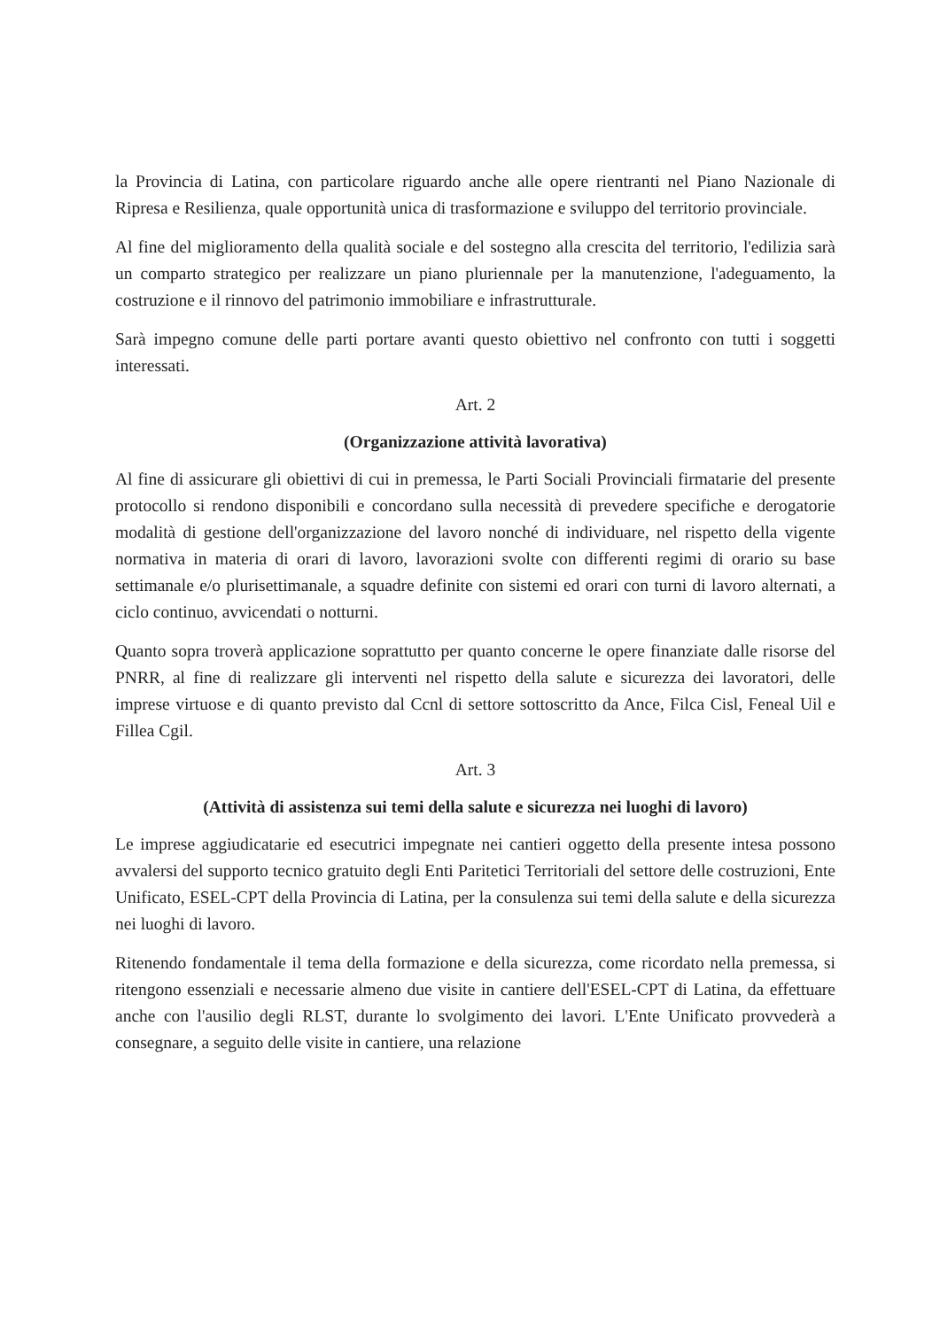la Provincia di Latina, con particolare riguardo anche alle opere rientranti nel Piano Nazionale di Ripresa e Resilienza, quale opportunità unica di trasformazione e sviluppo del territorio provinciale.
Al fine del miglioramento della qualità sociale e del sostegno alla crescita del territorio, l'edilizia sarà un comparto strategico per realizzare un piano pluriennale per la manutenzione, l'adeguamento, la costruzione e il rinnovo del patrimonio immobiliare e infrastrutturale.
Sarà impegno comune delle parti portare avanti questo obiettivo nel confronto con tutti i soggetti interessati.
Art. 2
(Organizzazione attività lavorativa)
Al fine di assicurare gli obiettivi di cui in premessa, le Parti Sociali Provinciali firmatarie del presente protocollo si rendono disponibili e concordano sulla necessità di prevedere specifiche e derogatorie modalità di gestione dell'organizzazione del lavoro nonché di individuare, nel rispetto della vigente normativa in materia di orari di lavoro, lavorazioni svolte con differenti regimi di orario su base settimanale e/o plurisettimanale, a squadre definite con sistemi ed orari con turni di lavoro alternati, a ciclo continuo, avvicendati o notturni.
Quanto sopra troverà applicazione soprattutto per quanto concerne le opere finanziate dalle risorse del PNRR, al fine di realizzare gli interventi nel rispetto della salute e sicurezza dei lavoratori, delle imprese virtuose e di quanto previsto dal Ccnl di settore sottoscritto da Ance, Filca Cisl, Feneal Uil e Fillea Cgil.
Art. 3
(Attività di assistenza sui temi della salute e sicurezza nei luoghi di lavoro)
Le imprese aggiudicatarie ed esecutrici impegnate nei cantieri oggetto della presente intesa possono avvalersi del supporto tecnico gratuito degli Enti Paritetici Territoriali del settore delle costruzioni, Ente Unificato, ESEL-CPT della Provincia di Latina, per la consulenza sui temi della salute e della sicurezza nei luoghi di lavoro.
Ritenendo fondamentale il tema della formazione e della sicurezza, come ricordato nella premessa, si ritengono essenziali e necessarie almeno due visite in cantiere dell'ESEL-CPT di Latina, da effettuare anche con l'ausilio degli RLST, durante lo svolgimento dei lavori. L'Ente Unificato provvederà a consegnare, a seguito delle visite in cantiere, una relazione